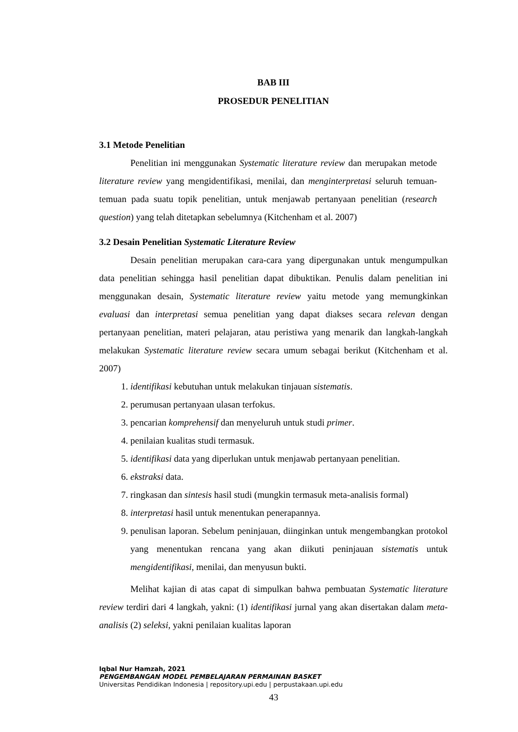BAB III
PROSEDUR PENELITIAN
3.1 Metode Penelitian
Penelitian ini menggunakan Systematic literature review dan merupakan metode literature review yang mengidentifikasi, menilai, dan menginterpretasi seluruh temuan-temuan pada suatu topik penelitian, untuk menjawab pertanyaan penelitian (research question) yang telah ditetapkan sebelumnya (Kitchenham et al. 2007)
3.2 Desain Penelitian Systematic Literature Review
Desain penelitian merupakan cara-cara yang dipergunakan untuk mengumpulkan data penelitian sehingga hasil penelitian dapat dibuktikan. Penulis dalam penelitian ini menggunakan desain, Systematic literature review yaitu metode yang memungkinkan evaluasi dan interpretasi semua penelitian yang dapat diakses secara relevan dengan pertanyaan penelitian, materi pelajaran, atau peristiwa yang menarik dan langkah-langkah melakukan Systematic literature review secara umum sebagai berikut (Kitchenham et al. 2007)
1. identifikasi kebutuhan untuk melakukan tinjauan sistematis.
2. perumusan pertanyaan ulasan terfokus.
3. pencarian komprehensif dan menyeluruh untuk studi primer.
4. penilaian kualitas studi termasuk.
5. identifikasi data yang diperlukan untuk menjawab pertanyaan penelitian.
6. ekstraksi data.
7. ringkasan dan sintesis hasil studi (mungkin termasuk meta-analisis formal)
8. interpretasi hasil untuk menentukan penerapannya.
9. penulisan laporan. Sebelum peninjauan, diinginkan untuk mengembangkan protokol yang menentukan rencana yang akan diikuti peninjauan sistematis untuk mengidentifikasi, menilai, dan menyusun bukti.
Melihat kajian di atas capat di simpulkan bahwa pembuatan Systematic literature review terdiri dari 4 langkah, yakni: (1) identifikasi jurnal yang akan disertakan dalam meta-analisis (2) seleksi, yakni penilaian kualitas laporan
Iqbal Nur Hamzah, 2021
PENGEMBANGAN MODEL PEMBELAJARAN PERMAINAN BASKET
Universitas Pendidikan Indonesia | repository.upi.edu | perpustakaan.upi.edu
43